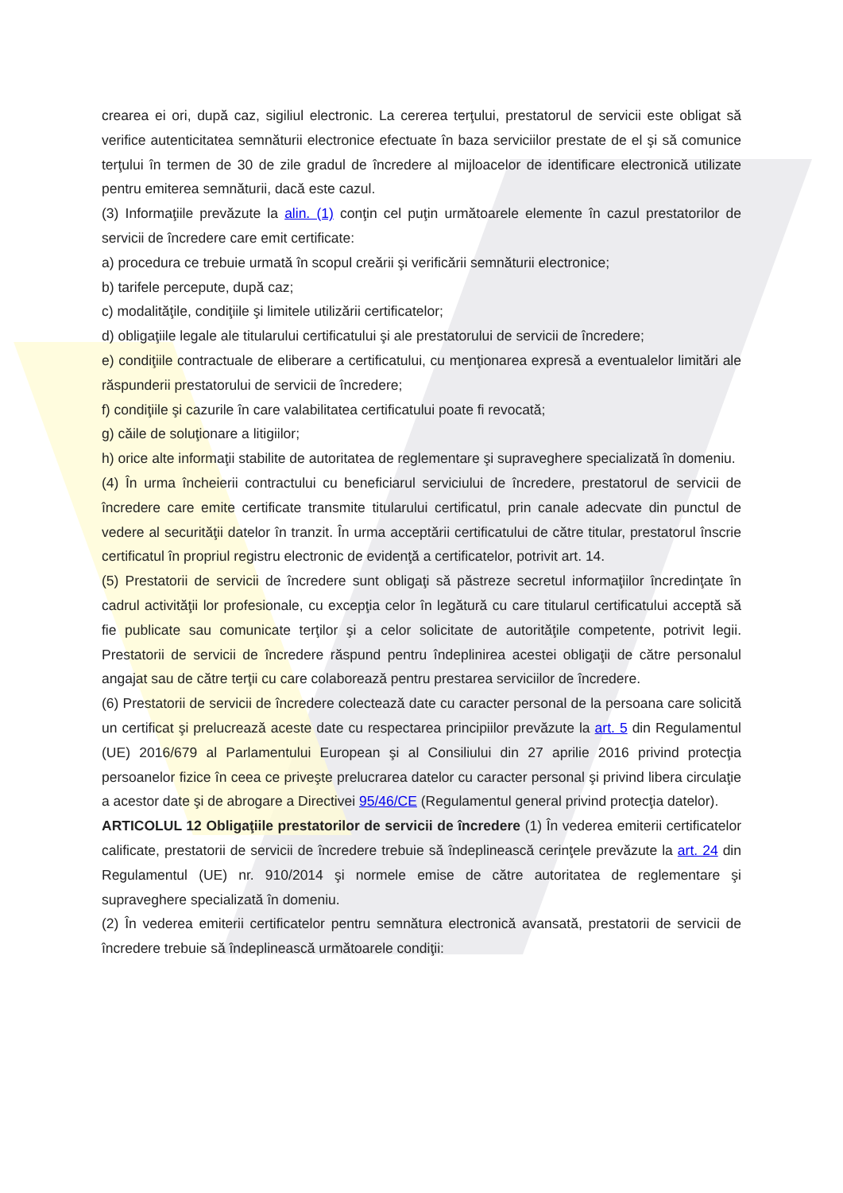crearea ei ori, după caz, sigiliul electronic. La cererea terţului, prestatorul de servicii este obligat să verifice autenticitatea semnăturii electronice efectuate în baza serviciilor prestate de el şi să comunice terţului în termen de 30 de zile gradul de încredere al mijloacelor de identificare electronică utilizate pentru emiterea semnăturii, dacă este cazul.
(3) Informaţiile prevăzute la alin. (1) conţin cel puţin următoarele elemente în cazul prestatorilor de servicii de încredere care emit certificate:
a) procedura ce trebuie urmată în scopul creării şi verificării semnăturii electronice;
b) tarifele percepute, după caz;
c) modalităţile, condiţiile şi limitele utilizării certificatelor;
d) obligaţiile legale ale titularului certificatului şi ale prestatorului de servicii de încredere;
e) condiţiile contractuale de eliberare a certificatului, cu menţionarea expresă a eventualelor limitări ale răspunderii prestatorului de servicii de încredere;
f) condiţiile şi cazurile în care valabilitatea certificatului poate fi revocată;
g) căile de soluţionare a litigiilor;
h) orice alte informaţii stabilite de autoritatea de reglementare şi supraveghere specializată în domeniu.
(4) În urma încheierii contractului cu beneficiarul serviciului de încredere, prestatorul de servicii de încredere care emite certificate transmite titularului certificatul, prin canale adecvate din punctul de vedere al securităţii datelor în tranzit. În urma acceptării certificatului de către titular, prestatorul înscrie certificatul în propriul registru electronic de evidenţă a certificatelor, potrivit art. 14.
(5) Prestatorii de servicii de încredere sunt obligaţi să păstreze secretul informaţiilor încredinţate în cadrul activităţii lor profesionale, cu excepţia celor în legătură cu care titularul certificatului acceptă să fie publicate sau comunicate terţilor şi a celor solicitate de autorităţile competente, potrivit legii. Prestatorii de servicii de încredere răspund pentru îndeplinirea acestei obligaţii de către personalul angajat sau de către terţii cu care colaborează pentru prestarea serviciilor de încredere.
(6) Prestatorii de servicii de încredere colectează date cu caracter personal de la persoana care solicită un certificat şi prelucrează aceste date cu respectarea principiilor prevăzute la art. 5 din Regulamentul (UE) 2016/679 al Parlamentului European şi al Consiliului din 27 aprilie 2016 privind protecţia persoanelor fizice în ceea ce priveşte prelucrarea datelor cu caracter personal şi privind libera circulaţie a acestor date şi de abrogare a Directivei 95/46/CE (Regulamentul general privind protecţia datelor).
ARTICOLUL 12 Obligaţiile prestatorilor de servicii de încredere (1) În vederea emiterii certificatelor calificate, prestatorii de servicii de încredere trebuie să îndeplinească cerinţele prevăzute la art. 24 din Regulamentul (UE) nr. 910/2014 şi normele emise de către autoritatea de reglementare şi supraveghere specializată în domeniu.
(2) În vederea emiterii certificatelor pentru semnătura electronică avansată, prestatorii de servicii de încredere trebuie să îndeplinească următoarele condiţii: